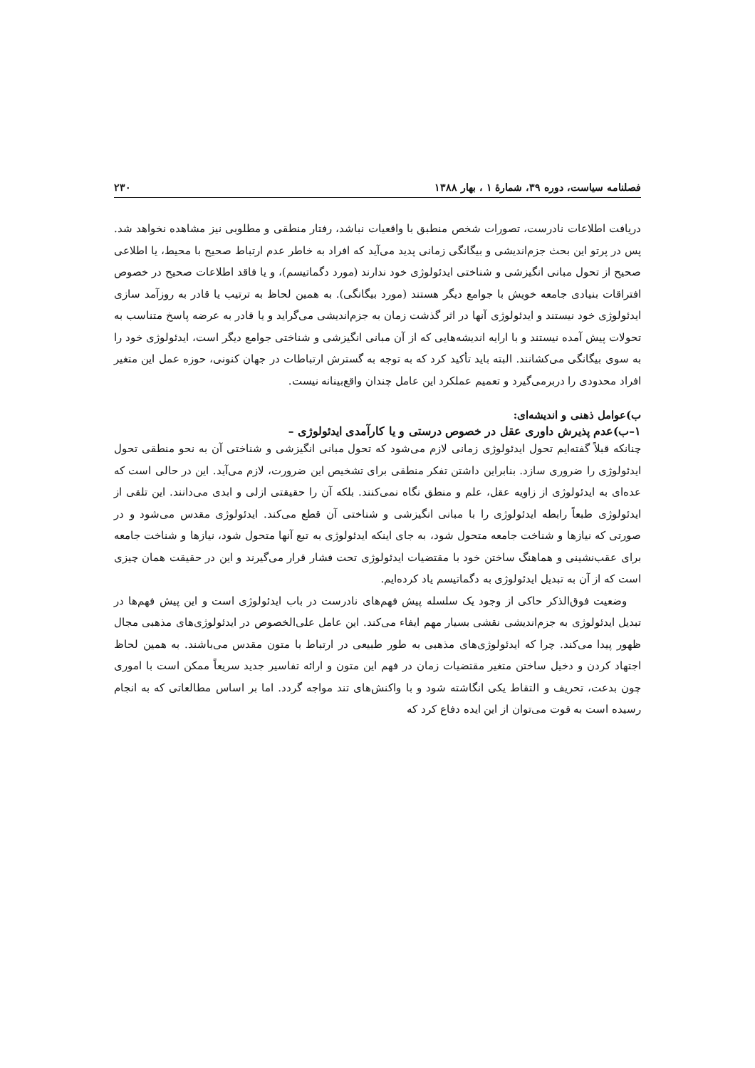فصلنامه سیاست، دوره ۳۹، شمارهٔ ۱ ، بهار ۱۳۸۸ ۲۳۰
دریافت اطلاعات نادرست، تصورات شخص منطبق با واقعیات نباشد، رفتار منطقی و مطلوبی نیز مشاهده نخواهد شد. پس در پرتو این بحث جزم‌اندیشی و بیگانگی زمانی پدید می‌آید که افراد به خاطر عدم ارتباط صحیح با محیط، یا اطلاعی صحیح از تحول مبانی انگیزشی و شناختی ایدئولوژی خود ندارند (مورد دگماتیسم)، و یا فاقد اطلاعات صحیح در خصوص افتراقات بنیادی جامعه خویش با جوامع دیگر هستند (مورد بیگانگی). به همین لحاظ به ترتیب یا قادر به روزآمد سازی ایدئولوژی خود نیستند و ایدئولوژی آنها در اثر گذشت زمان به جزم‌اندیشی می‌گراید و یا قادر به عرضه پاسخ متناسب به تحولات پیش آمده نیستند و با ارایه اندیشه‌هایی که از آن مبانی انگیزشی و شناختی جوامع دیگر است، ایدئولوژی خود را به سوی بیگانگی می‌کشانند. البته باید تأکید کرد که به توجه به گسترش ارتباطات در جهان کنونی، حوزه عمل این متغیر افراد محدودی را دربرمی‌گیرد و تعمیم عملکرد این عامل چندان واقع‌بینانه نیست.
ب)عوامل ذهنی و اندیشه‌ای:
۱–ب)عدم پذیرش داوری عقل در خصوص درستی و یا کارآمدی ایدئولوژی –
چنانکه قبلاً گفته‌ایم تحول ایدئولوژی زمانی لازم می‌شود که تحول مبانی انگیزشی و شناختی آن به نحو منطقی تحول ایدئولوژی را ضروری سازد. بنابراین داشتن تفکر منطقی برای تشخیص این ضرورت، لازم می‌آید. این در حالی است که عده‌ای به ایدئولوژی از زاویه عقل، علم و منطق نگاه نمی‌کنند. بلکه آن را حقیقتی ازلی و ابدی می‌دانند. این تلقی از ایدئولوژی طبعاً رابطه ایدئولوژی را با مبانی انگیزشی و شناختی آن قطع می‌کند. ایدئولوژی مقدس می‌شود و در صورتی که نیازها و شناخت جامعه متحول شود، به جای اینکه ایدئولوژی به تبع آنها متحول شود، نیازها و شناخت جامعه برای عقب‌نشینی و هماهنگ ساختن خود با مقتضیات ایدئولوژی تحت فشار قرار می‌گیرند و این در حقیقت همان چیزی است که از آن به تبدیل ایدئولوژی به دگماتیسم یاد کرده‌ایم.
وضعیت فوق‌الذکر حاکی از وجود یک سلسله پیش فهم‌های نادرست در باب ایدئولوژی است و این پیش فهم‌ها در تبدیل ایدئولوژی به جزم‌اندیشی نقشی بسیار مهم ایفاء می‌کند. این عامل علی‌الخصوص در ایدئولوژی‌های مذهبی مجال ظهور پیدا می‌کند. چرا که ایدئولوژی‌های مذهبی به طور طبیعی در ارتباط با متون مقدس می‌باشند. به همین لحاظ اجتهاد کردن و دخیل ساختن متغیر مقتضیات زمان در فهم این متون و ارائه تفاسیر جدید سریعاً ممکن است با اموری چون بدعت، تحریف و التقاط یکی انگاشته شود و با واکنش‌های تند مواجه گردد. اما بر اساس مطالعاتی که به انجام رسیده است به قوت می‌توان از این ایده دفاع کرد که